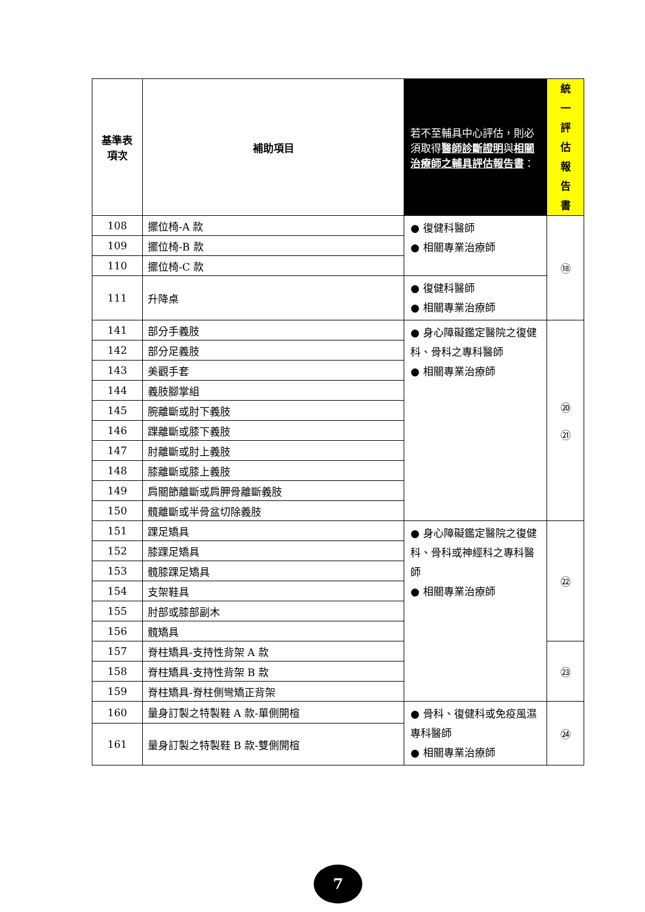| 基準表 項次 | 補助項目 | 若不至輔具中心評估，則必須取得 醫師診斷證明 與 相關治療師之輔具評估報告書 ： | 統 一 評 估 報 告 書 |
| --- | --- | --- | --- |
| 108 | 擺位椅-A 款 | ● 復健科醫師 ● 相關專業治療師 | ⑱ |
| 109 | 擺位椅-B 款 | | |
| 110 | 擺位椅-C 款 | | |
| 111 | 升降桌 | ● 復健科醫師 ● 相關專業治療師 | |
| 141 | 部分手義肢 | ● 身心障礙鑑定醫院之復健科、骨科之專科醫師 ● 相關專業治療師 | ⑳ ㉑ |
| 142 | 部分足義肢 | | |
| 143 | 美觀手套 | | |
| 144 | 義肢腳掌組 | | |
| 145 | 腕離斷或肘下義肢 | | |
| 146 | 踝離斷或膝下義肢 | | |
| 147 | 肘離斷或肘上義肢 | | |
| 148 | 膝離斷或膝上義肢 | | |
| 149 | 肩關節離斷或肩胛骨離斷義肢 | | |
| 150 | 髖離斷或半骨盆切除義肢 | | |
| 151 | 踝足矯具 | ● 身心障礙鑑定醫院之復健科、骨科或神經科之專科醫師 ● 相關專業治療師 | ㉒ |
| 152 | 膝踝足矯具 | | |
| 153 | 髖膝踝足矯具 | | |
| 154 | 支架鞋具 | | |
| 155 | 肘部或膝部副木 | | |
| 156 | 髖矯具 | | |
| 157 | 脊柱矯具-支持性背架 A 款 | | ㉓ |
| 158 | 脊柱矯具-支持性背架 B 款 | | |
| 159 | 脊柱矯具-脊柱側彎矯正背架 | | |
| 160 | 量身訂製之特製鞋 A 款-單側開楦 | ● 骨科、復健科或免疫風濕專科醫師 ● 相關專業治療師 | ㉔ |
| 161 | 量身訂製之特製鞋 B 款-雙側開楦 | | |
7